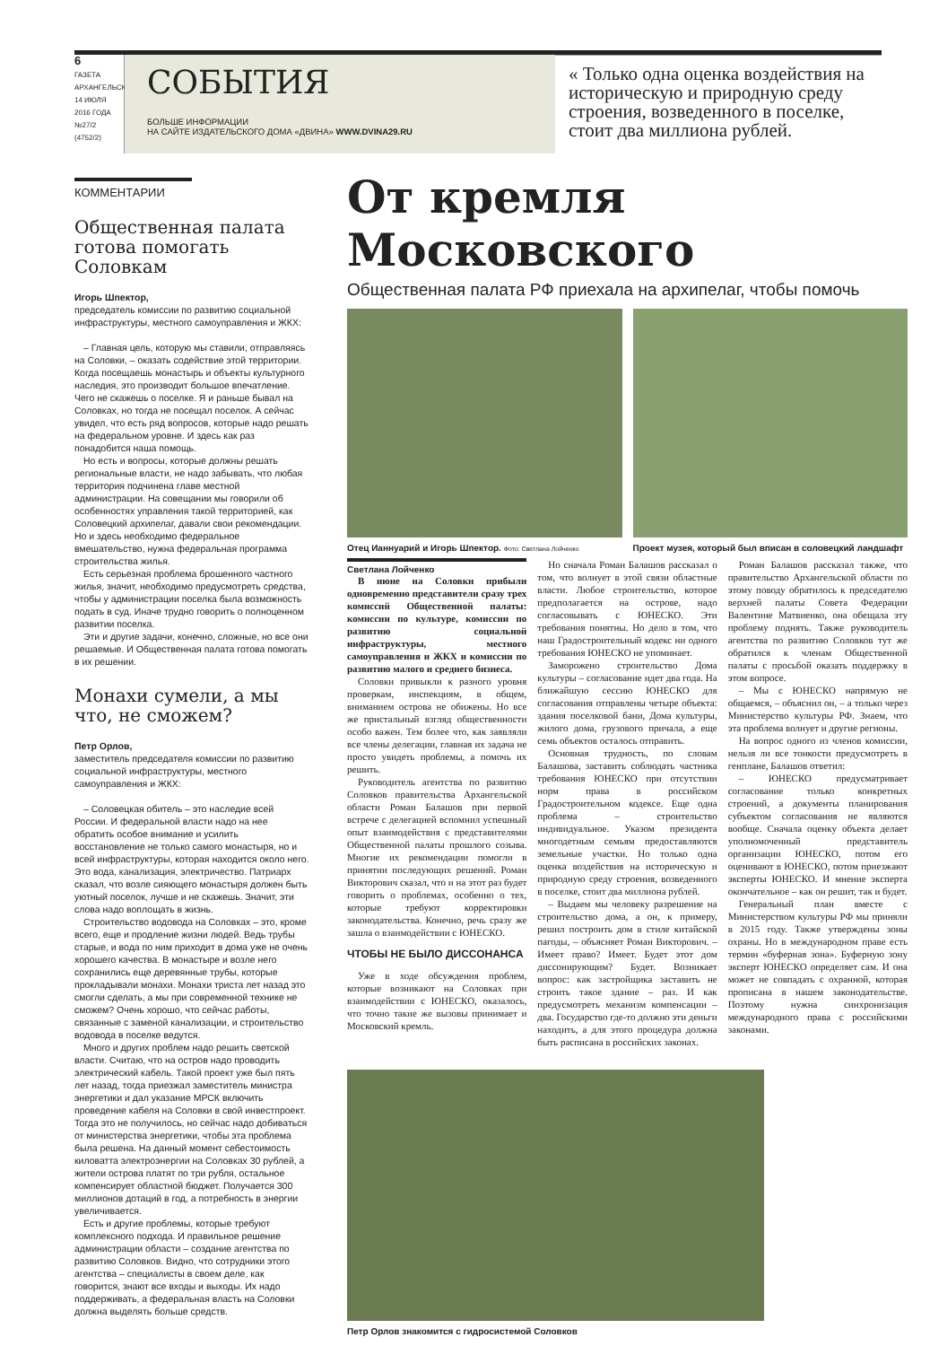6
ГАЗЕТА
АРХАНГЕЛЬСК
14 ИЮЛЯ
2016 ГОДА
№27/2 (4752/2)
СОБЫТИЯ
БОЛЬШЕ ИНФОРМАЦИИ
НА САЙТЕ ИЗДАТЕЛЬСКОГО ДОМА «ДВИНА» WWW.DVINA29.RU
« Только одна оценка воздействия на историческую и природную среду строения, возведенного в поселке, стоит два миллиона рублей.
КОММЕНТАРИИ
Общественная палата готова помогать Соловкам
Игорь Шпектор,
председатель комиссии по развитию социальной инфраструктуры, местного самоуправления и ЖКХ:
– Главная цель, которую мы ставили, отправляясь на Соловки, – оказать содействие этой территории. Когда посещаешь монастырь и объекты культурного наследия, это производит большое впечатление. Чего не скажешь о поселке. Я и раньше бывал на Соловках, но тогда не посещал поселок. А сейчас увидел, что есть ряд вопросов, которые надо решать на федеральном уровне. И здесь как раз понадобится наша помощь.
Но есть и вопросы, которые должны решать региональные власти, не надо забывать, что любая территория подчинена главе местной администрации. На совещании мы говорили об особенностях управления такой территорией, как Соловецкий архипелаг, давали свои рекомендации. Но и здесь необходимо федеральное вмешательство, нужна федеральная программа строительства жилья.
Есть серьезная проблема брошенного частного жилья, значит, необходимо предусмотреть средства, чтобы у администрации поселка была возможность подать в суд. Иначе трудно говорить о полноценном развитии поселка.
Эти и другие задачи, конечно, сложные, но все они решаемые. И Общественная палата готова помогать в их решении.
Монахи сумели, а мы что, не сможем?
Петр Орлов,
заместитель председателя комиссии по развитию социальной инфраструктуры, местного самоуправления и ЖКХ:
– Соловецкая обитель – это наследие всей России. И федеральной власти надо на нее обратить особое внимание и усилить восстановление не только самого монастыря, но и всей инфраструктуры, которая находится около него. Это вода, канализация, электричество. Патриарх сказал, что возле сияющего монастыря должен быть уютный поселок, лучше и не скажешь. Значит, эти слова надо воплощать в жизнь.
Строительство водовода на Соловках – это, кроме всего, еще и продление жизни людей. Ведь трубы старые, и вода по ним приходит в дома уже не очень хорошего качества. В монастыре и возле него сохранились еще деревянные трубы, которые прокладывали монахи. Монахи триста лет назад это смогли сделать, а мы при современной технике не сможем? Очень хорошо, что сейчас работы, связанные с заменой канализации, и строительство водовода в поселке ведутся.
Много и других проблем надо решить светской власти. Считаю, что на остров надо проводить электрический кабель. Такой проект уже был пять лет назад, тогда приезжал заместитель министра энергетики и дал указание МРСК включить проведение кабеля на Соловки в свой инвестпроект. Тогда это не получилось, но сейчас надо добиваться от министерства энергетики, чтобы эта проблема была решена. На данный момент себестоимость киловатта электроэнергии на Соловках 30 рублей, а жители острова платят по три рубля, остальное компенсирует областной бюджет. Получается 300 миллионов дотаций в год, а потребность в энергии увеличивается.
Есть и другие проблемы, которые требуют комплексного подхода. И правильное решение администрации области – создание агентства по развитию Соловков. Видно, что сотрудники этого агентства – специалисты в своем деле, как говорится, знают все входы и выходы. Их надо поддерживать, а федеральная власть на Соловки должна выделять больше средств.
От кремля Московского
Общественная палата РФ приехала на архипелаг, чтобы помочь
Отец Ианнуарий и Игорь Шпектор. Фото: Светлана Лойченко
Проект музея, который был вписан в соловецкий ландшафт
Светлана Лойченко
В июне на Соловки прибыли одновременно представители сразу трех комиссий Общественной палаты: комиссии по культуре, комиссии по развитию социальной инфраструктуры, местного самоуправления и ЖКХ и комиссии по развитию малого и среднего бизнеса.
Соловки привыкли к разного уровня проверкам, инспекциям, в общем, вниманием острова не обижены. Но все же пристальный взгляд общественности особо важен. Тем более что, как заявляли все члены делегации, главная их задача не просто увидеть проблемы, а помочь их решить.
Руководитель агентства по развитию Соловков правительства Архангельской области Роман Балашов при первой встрече с делегацией вспомнил успешный опыт взаимодействия с представителями Общественной палаты прошлого созыва. Многие их рекомендации помогли в принятии последующих решений. Роман Викторович сказал, что и на этот раз будет говорить о проблемах, особенно о тех, которые требуют корректировки законодательства. Конечно, речь сразу же зашла о взаимодействии с ЮНЕСКО.
ЧТОБЫ НЕ БЫЛО ДИССОНАНСА
Уже в ходе обсуждения проблем, которые возникают на Соловках при взаимодействии с ЮНЕСКО, оказалось, что точно такие же вызовы принимает и Московский кремль.
Но сначала Роман Балашов рассказал о том, что волнует в этой связи областные власти. Любое строительство, которое предполагается на острове, надо согласовывать с ЮНЕСКО. Эти требования понятны. Но дело в том, что наш Градостроительный кодекс ни одного требования ЮНЕСКО не упоминает.
Заморожено строительство Дома культуры – согласование идет два года. На ближайшую сессию ЮНЕСКО для согласования отправлены четыре объекта: здания поселковой бани, Дома культуры, жилого дома, грузового причала, а еще семь объектов осталось отправить.
Основная трудность, по словам Балашова, заставить соблюдать частника требования ЮНЕСКО при отсутствии норм права в российском Градостроительном кодексе. Еще одна проблема – строительство индивидуальное. Указом президента многодетным семьям предоставляются земельные участки. Но только одна оценка воздействия на историческую и природную среду строения, возведенного в поселке, стоит два миллиона рублей.
– Выдаем мы человеку разрешение на строительство дома, а он, к примеру, решил построить дом в стиле китайской пагоды, – объясняет Роман Викторович. – Имеет право? Имеет. Будет этот дом диссонирующим? Будет. Возникает вопрос: как застройщика заставить не строить такое здание – раз. И как предусмотреть механизм компенсации – два. Государство где-то должно эти деньги находить, а для этого процедура должна быть расписана в российских законах.
Роман Балашов рассказал также, что правительство Архангельской области по этому поводу обратилось к председателю верхней палаты Совета Федерации Валентине Матвиенко, она обещала эту проблему поднять. Также руководитель агентства по развитию Соловков тут же обратился к членам Общественной палаты с просьбой оказать поддержку в этом вопросе.
– Мы с ЮНЕСКО напрямую не общаемся, – объяснил он, – а только через Министерство культуры РФ. Знаем, что эта проблема волнует и другие регионы.
На вопрос одного из членов комиссии, нельзя ли все тонкости предусмотреть в генплане, Балашов ответил:
– ЮНЕСКО предусматривает согласование только конкретных строений, а документы планирования субъектом согласования не являются вообще. Сначала оценку объекта делает уполномоченный представитель организации ЮНЕСКО, потом его оценивают в ЮНЕСКО, потом приезжают эксперты ЮНЕСКО. И мнение эксперта окончательное – как он решит, так и будет.
Генеральный план вместе с Министерством культуры РФ мы приняли в 2015 году. Также утверждены зоны охраны. Но в международном праве есть термин «буферная зона». Буферную зону эксперт ЮНЕСКО определяет сам. И она может не совпадать с охранной, которая прописана в нашем законодательстве. Поэтому нужна синхронизация международного права с российскими законами.
Петр Орлов знакомится с гидросистемой Соловков